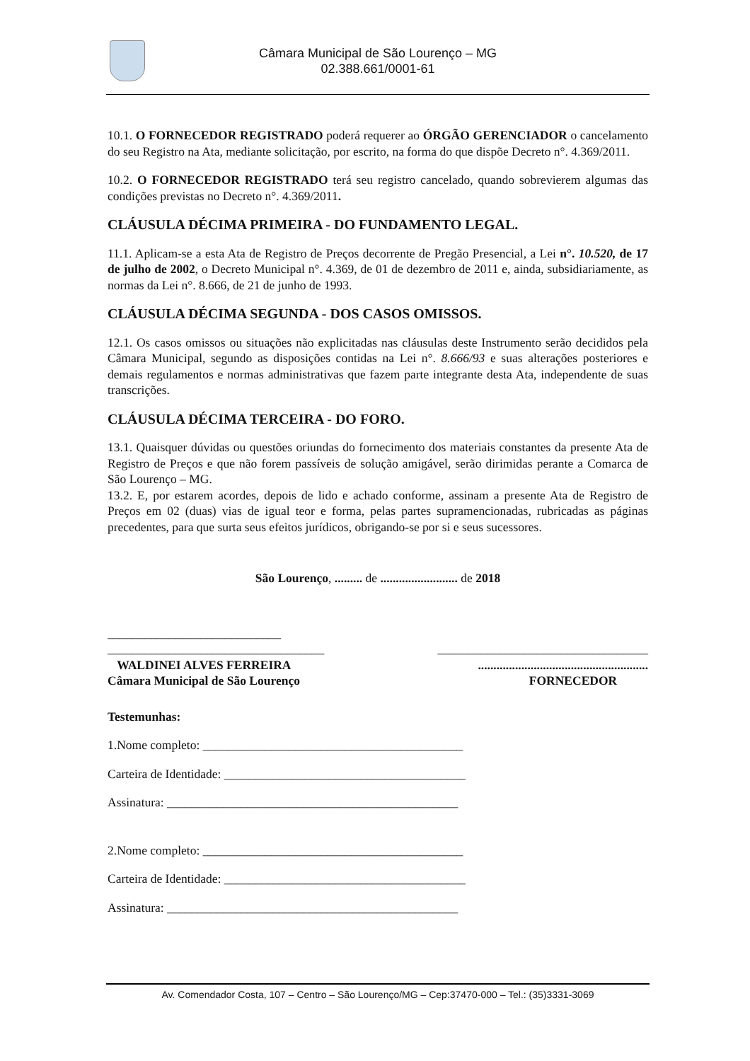Câmara Municipal de São Lourenço – MG
02.388.661/0001-61
10.1. O FORNECEDOR REGISTRADO poderá requerer ao ÓRGÃO GERENCIADOR o cancelamento do seu Registro na Ata, mediante solicitação, por escrito, na forma do que dispõe Decreto n°. 4.369/2011.
10.2. O FORNECEDOR REGISTRADO terá seu registro cancelado, quando sobrevierem algumas das condições previstas no Decreto n°. 4.369/2011.
CLÁUSULA DÉCIMA PRIMEIRA - DO FUNDAMENTO LEGAL.
11.1. Aplicam-se a esta Ata de Registro de Preços decorrente de Pregão Presencial, a Lei n°. 10.520, de 17 de julho de 2002, o Decreto Municipal n°. 4.369, de 01 de dezembro de 2011 e, ainda, subsidiariamente, as normas da Lei n°. 8.666, de 21 de junho de 1993.
CLÁUSULA DÉCIMA SEGUNDA - DOS CASOS OMISSOS.
12.1. Os casos omissos ou situações não explicitadas nas cláusulas deste Instrumento serão decididos pela Câmara Municipal, segundo as disposições contidas na Lei n°. 8.666/93 e suas alterações posteriores e demais regulamentos e normas administrativas que fazem parte integrante desta Ata, independente de suas transcrições.
CLÁUSULA DÉCIMA TERCEIRA - DO FORO.
13.1. Quaisquer dúvidas ou questões oriundas do fornecimento dos materiais constantes da presente Ata de Registro de Preços e que não forem passíveis de solução amigável, serão dirimidas perante a Comarca de São Lourenço – MG.
13.2. E, por estarem acordes, depois de lido e achado conforme, assinam a presente Ata de Registro de Preços em 02 (duas) vias de igual teor e forma, pelas partes supramencionadas, rubricadas as páginas precedentes, para que surta seus efeitos jurídicos, obrigando-se por si e seus sucessores.
São Lourenço, ......... de ......................... de 2018
____________________________
___________________________________ __________________________________
WALDINEI ALVES FERREIRA.......................................................
Câmara Municipal de São Lourenço FORNECEDOR
Testemunhas:
1.Nome completo: __________________________________________
Carteira de Identidade: _______________________________________
Assinatura: _______________________________________________
2.Nome completo: __________________________________________
Carteira de Identidade: _______________________________________
Assinatura: _______________________________________________
Av. Comendador Costa, 107 – Centro – São Lourenço/MG – Cep:37470-000 – Tel.: (35)3331-3069